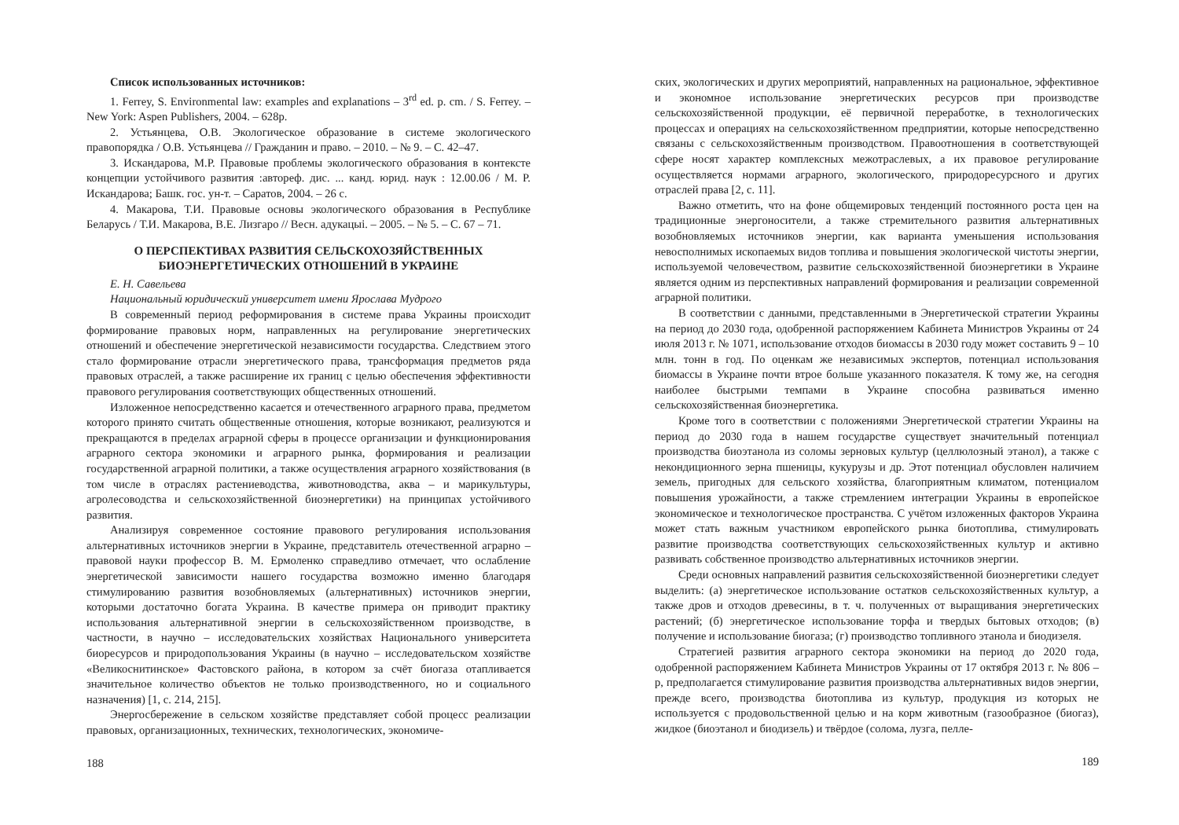Список использованных источников:
1. Ferrey, S. Environmental law: examples and explanations – 3<sup>rd</sup> ed. p. cm. / S. Ferrey. – New York: Aspen Publishers, 2004. – 628p.
2. Устьянцева, О.В. Экологическое образование в системе экологического правопорядка / О.В. Устьянцева // Гражданин и право. – 2010. – № 9. – С. 42–47.
3. Искандарова, М.Р. Правовые проблемы экологического образования в контексте концепции устойчивого развития :автореф. дис. ... канд. юрид. наук : 12.00.06 / М. Р. Искандарова; Башк. гос. ун-т. – Саратов, 2004. – 26 с.
4. Макарова, Т.И. Правовые основы экологического образования в Республике Беларусь / Т.И. Макарова, В.Е. Лизгаро // Весн. адукацыі. – 2005. – № 5. – С. 67 – 71.
О ПЕРСПЕКТИВАХ РАЗВИТИЯ СЕЛЬСКОХОЗЯЙСТВЕННЫХ
БИОЭНЕРГЕТИЧЕСКИХ ОТНОШЕНИЙ В УКРАИНЕ
Е. Н. Савельева
Национальный юридический университет имени Ярослава Мудрого
В современный период реформирования в системе права Украины происходит формирование правовых норм, направленных на регулирование энергетических отношений и обеспечение энергетической независимости государства. Следствием этого стало формирование отрасли энергетического права, трансформация предметов ряда правовых отраслей, а также расширение их границ с целью обеспечения эффективности правового регулирования соответствующих общественных отношений.
Изложенное непосредственно касается и отечественного аграрного права, предметом которого принято считать общественные отношения, которые возникают, реализуются и прекращаются в пределах аграрной сферы в процессе организации и функционирования аграрного сектора экономики и аграрного рынка, формирования и реализации государственной аграрной политики, а также осуществления аграрного хозяйствования (в том числе в отраслях растениеводства, животноводства, аква – и марикультуры, агролесоводства и сельскохозяйственной биоэнергетики) на принципах устойчивого развития.
Анализируя современное состояние правового регулирования использования альтернативных источников энергии в Украине, представитель отечественной аграрно – правовой науки профессор В. М. Ермоленко справедливо отмечает, что ослабление энергетической зависимости нашего государства возможно именно благодаря стимулированию развития возобновляемых (альтернативных) источников энергии, которыми достаточно богата Украина. В качестве примера он приводит практику использования альтернативной энергии в сельскохозяйственном производстве, в частности, в научно – исследовательских хозяйствах Национального университета биоресурсов и природопользования Украины (в научно – исследовательском хозяйстве «Великоснитинское» Фастовского района, в котором за счёт биогаза отапливается значительное количество объектов не только производственного, но и социального назначения) [1, с. 214, 215].
Энергосбережение в сельском хозяйстве представляет собой процесс реализации правовых, организационных, технических, технологических, экономиче-
188
ских, экологических и других мероприятий, направленных на рациональное, эффективное и экономное использование энергетических ресурсов при производстве сельскохозяйственной продукции, её первичной переработке, в технологических процессах и операциях на сельскохозяйственном предприятии, которые непосредственно связаны с сельскохозяйственным производством. Правоотношения в соответствующей сфере носят характер комплексных межотраслевых, а их правовое регулирование осуществляется нормами аграрного, экологического, природоресурсного и других отраслей права [2, с. 11].
Важно отметить, что на фоне общемировых тенденций постоянного роста цен на традиционные энергоносители, а также стремительного развития альтернативных возобновляемых источников энергии, как варианта уменьшения использования невосполнимых ископаемых видов топлива и повышения экологической чистоты энергии, используемой человечеством, развитие сельскохозяйственной биоэнергетики в Украине является одним из перспективных направлений формирования и реализации современной аграрной политики.
В соответствии с данными, представленными в Энергетической стратегии Украины на период до 2030 года, одобренной распоряжением Кабинета Министров Украины от 24 июля 2013 г. № 1071, использование отходов биомассы в 2030 году может составить 9 – 10 млн. тонн в год. По оценкам же независимых экспертов, потенциал использования биомассы в Украине почти втрое больше указанного показателя. К тому же, на сегодня наиболее быстрыми темпами в Украине способна развиваться именно сельскохозяйственная биоэнергетика.
Кроме того в соответствии с положениями Энергетической стратегии Украины на период до 2030 года в нашем государстве существует значительный потенциал производства биоэтанола из соломы зерновых культур (целлюлозный этанол), а также с некондиционного зерна пшеницы, кукурузы и др. Этот потенциал обусловлен наличием земель, пригодных для сельского хозяйства, благоприятным климатом, потенциалом повышения урожайности, а также стремлением интеграции Украины в европейское экономическое и технологическое пространства. С учётом изложенных факторов Украина может стать важным участником европейского рынка биотоплива, стимулировать развитие производства соответствующих сельскохозяйственных культур и активно развивать собственное производство альтернативных источников энергии.
Среди основных направлений развития сельскохозяйственной биоэнергетики следует выделить: (а) энергетическое использование остатков сельскохозяйственных культур, а также дров и отходов древесины, в т. ч. полученных от выращивания энергетических растений; (б) энергетическое использование торфа и твердых бытовых отходов; (в) получение и использование биогаза; (г) производство топливного этанола и биодизеля.
Стратегией развития аграрного сектора экономики на период до 2020 года, одобренной распоряжением Кабинета Министров Украины от 17 октября 2013 г. № 806 – р, предполагается стимулирование развития производства альтернативных видов энергии, прежде всего, производства биотоплива из культур, продукция из которых не используется с продовольственной целью и на корм животным (газообразное (биогаз), жидкое (биоэтанол и биодизель) и твёрдое (солома, лузга, пелле-
189